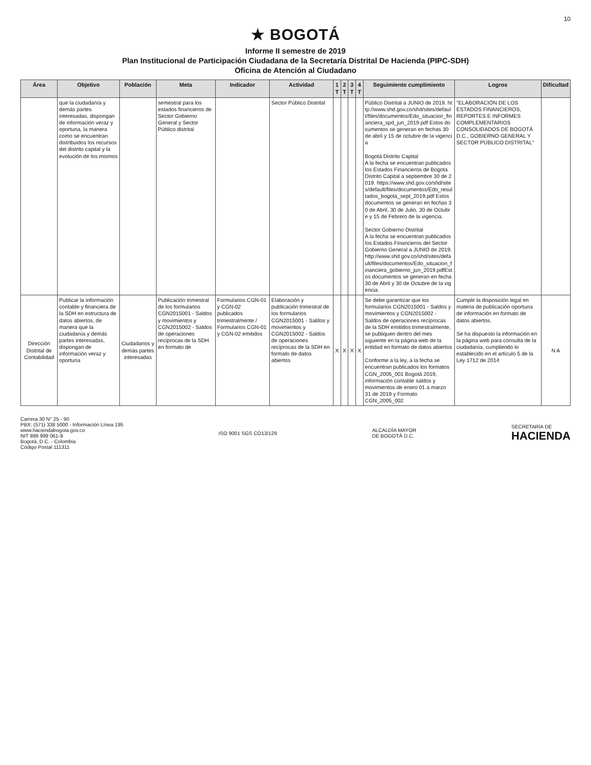10
★ BOGOTÁ
Informe II semestre de 2019
Plan Institucional de Participación Ciudadana de la Secretaría Distrital De Hacienda (PIPC-SDH)
Oficina de Atención al Ciudadano
| Área | Objetivo | Población | Meta | Indicador | Actividad | 1 T | 2 T | 3 T | 4 T | Seguimiento cumplimiento | Logros | Dificultad |
| --- | --- | --- | --- | --- | --- | --- | --- | --- | --- | --- | --- | --- |
| | que la ciudadanía y demás partes interesadas, dispongan de información veraz y oportuna, la manera como se encuentran distribuidos los recursos del distrito capital y la evolución de los mismos | | semestral para los estados financieros de Sector Gobierno General y Sector Público distrital | | Sector Público Distrital | | | | | Público Distrital a JUNIO de 2019. http://www.shd.gov.co/shd/sites/default/files/documentos/Edo_situacion_financiera_spd_jun_2019.pdf Estos documentos se generan en fechas 30 de abril y 15 de octubre de la vigencia Bogotá Distrito Capital A la fecha se encuentran publicados los Estados Financieros de Bogota Distrito Capital a septiembre 30 de 2019. https://www.shd.gov.co/shd/sites/default/files/documentos/Edo_resultados_bogota_sept_2019.pdf Estos documentos se generan en fechas 30 de Abril, 30 de Julio, 30 de Octubre y 15 de Febrero de la vigencia. Sector Gobierno Distrital A la fecha se encuentran publicados los Estados Financieros del Sector Gobierno General a JUNIO de 2019. http://www.shd.gov.co/shd/sites/default/files/documentos/Edo_situacion_financiera_gobierno_jun_2019.pdfEstos documentos se generan en fecha 30 de Abril y 30 de Octubre de la vigencia. | "ELABORACIÓN DE LOS ESTADOS FINANCIEROS, REPORTES E INFORMES COMPLEMENTARIOS CONSOLIDADOS DE BOGOTÁ D.C., GOBIERNO GENERAL Y SECTOR PÚBLICO DISTRITAL" | |
| Dirección Distrital de Contabilidad | Publicar la información contable y financiera de la SDH en estructura de datos abiertos, de manera que la ciudadanía y demás partes interesadas, dispongan de información veraz y oportuna | Ciudadanos y demás partes interesadas | Publicación trimestral de los formularios CGN2015001 - Saldos y movimientos y CGN2015002 - Saldos de operaciones recíprocas de la SDH en formato de | Formularios CGN-01 y CGN-02 publicados trimestralmente / Formularios CGN-01 y CGN-02 emitidos | Elaboración y publicación trimestral de los formularios CGN2015001 - Saldos y movimientos y CGN2015002 - Saldos de operaciones recíprocas de la SDH en formato de datos abiertos | X | X | X | X | Se debe garantizar que los formularios CGN2015001 - Saldos y movimientos y CGN2015002 - Saldos de operaciones recíprocas de la SDH emitidos trimestralmente, se publiquen dentro del mes siguiente en la página web de la entidad en formato de datos abiertos Conforme a la ley, a la fecha se encuentran publicados los formatos CGN_2005_001 Bogotá 2019, información contable saldos y movimientos de enero 01 a marzo 31 de 2019 y Formato CGN_2005_002 | Cumplir la disposición legal en materia de publicación oportuna de información en formato de datos abiertos. Se ha dispuesto la información en la página web para consulta de la ciudadanía, cumpliendo lo establecido en el artículo 5 de la Ley 1712 de 2014 | N A |
Carrera 30 N° 25 - 90
PBX: (571) 338 5000 - Información Línea 195
www.haciendabogota.gov.co
NIT 899 999 061-9
Bogotá, D.C. - Colombia
Código Postal 111311
ISO 9001 SGS CO13/129
ALCALDÍA MAYOR
DE BOGOTÁ D.C.
SECRETARÍA DE
HACIENDA